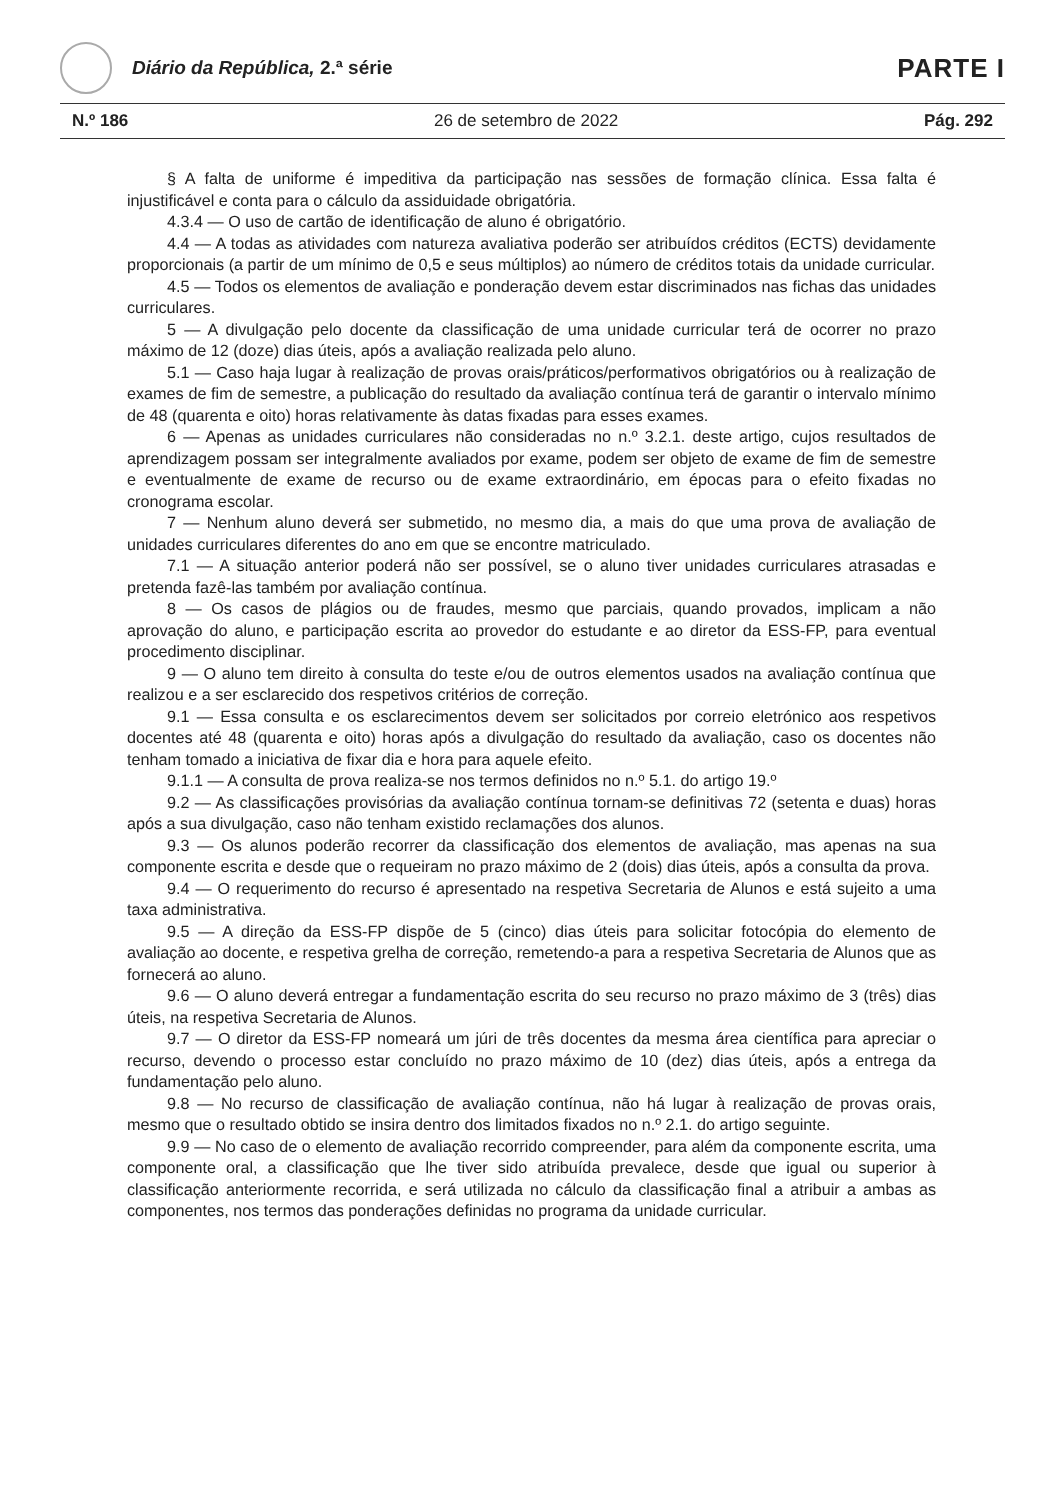Diário da República, 2.ª série
PARTE I
N.º 186 26 de setembro de 2022 Pág. 292
§ A falta de uniforme é impeditiva da participação nas sessões de formação clínica. Essa falta é injustificável e conta para o cálculo da assiduidade obrigatória.
4.3.4 — O uso de cartão de identificação de aluno é obrigatório.
4.4 — A todas as atividades com natureza avaliativa poderão ser atribuídos créditos (ECTS) devidamente proporcionais (a partir de um mínimo de 0,5 e seus múltiplos) ao número de créditos totais da unidade curricular.
4.5 — Todos os elementos de avaliação e ponderação devem estar discriminados nas fichas das unidades curriculares.
5 — A divulgação pelo docente da classificação de uma unidade curricular terá de ocorrer no prazo máximo de 12 (doze) dias úteis, após a avaliação realizada pelo aluno.
5.1 — Caso haja lugar à realização de provas orais/práticos/performativos obrigatórios ou à realização de exames de fim de semestre, a publicação do resultado da avaliação contínua terá de garantir o intervalo mínimo de 48 (quarenta e oito) horas relativamente às datas fixadas para esses exames.
6 — Apenas as unidades curriculares não consideradas no n.º 3.2.1. deste artigo, cujos resultados de aprendizagem possam ser integralmente avaliados por exame, podem ser objeto de exame de fim de semestre e eventualmente de exame de recurso ou de exame extraordinário, em épocas para o efeito fixadas no cronograma escolar.
7 — Nenhum aluno deverá ser submetido, no mesmo dia, a mais do que uma prova de avaliação de unidades curriculares diferentes do ano em que se encontre matriculado.
7.1 — A situação anterior poderá não ser possível, se o aluno tiver unidades curriculares atrasadas e pretenda fazê-las também por avaliação contínua.
8 — Os casos de plágios ou de fraudes, mesmo que parciais, quando provados, implicam a não aprovação do aluno, e participação escrita ao provedor do estudante e ao diretor da ESS-FP, para eventual procedimento disciplinar.
9 — O aluno tem direito à consulta do teste e/ou de outros elementos usados na avaliação contínua que realizou e a ser esclarecido dos respetivos critérios de correção.
9.1 — Essa consulta e os esclarecimentos devem ser solicitados por correio eletrónico aos respetivos docentes até 48 (quarenta e oito) horas após a divulgação do resultado da avaliação, caso os docentes não tenham tomado a iniciativa de fixar dia e hora para aquele efeito.
9.1.1 — A consulta de prova realiza-se nos termos definidos no n.º 5.1. do artigo 19.º
9.2 — As classificações provisórias da avaliação contínua tornam-se definitivas 72 (setenta e duas) horas após a sua divulgação, caso não tenham existido reclamações dos alunos.
9.3 — Os alunos poderão recorrer da classificação dos elementos de avaliação, mas apenas na sua componente escrita e desde que o requeiram no prazo máximo de 2 (dois) dias úteis, após a consulta da prova.
9.4 — O requerimento do recurso é apresentado na respetiva Secretaria de Alunos e está sujeito a uma taxa administrativa.
9.5 — A direção da ESS-FP dispõe de 5 (cinco) dias úteis para solicitar fotocópia do elemento de avaliação ao docente, e respetiva grelha de correção, remetendo-a para a respetiva Secretaria de Alunos que as fornecerá ao aluno.
9.6 — O aluno deverá entregar a fundamentação escrita do seu recurso no prazo máximo de 3 (três) dias úteis, na respetiva Secretaria de Alunos.
9.7 — O diretor da ESS-FP nomeará um júri de três docentes da mesma área científica para apreciar o recurso, devendo o processo estar concluído no prazo máximo de 10 (dez) dias úteis, após a entrega da fundamentação pelo aluno.
9.8 — No recurso de classificação de avaliação contínua, não há lugar à realização de provas orais, mesmo que o resultado obtido se insira dentro dos limitados fixados no n.º 2.1. do artigo seguinte.
9.9 — No caso de o elemento de avaliação recorrido compreender, para além da componente escrita, uma componente oral, a classificação que lhe tiver sido atribuída prevalece, desde que igual ou superior à classificação anteriormente recorrida, e será utilizada no cálculo da classificação final a atribuir a ambas as componentes, nos termos das ponderações definidas no programa da unidade curricular.